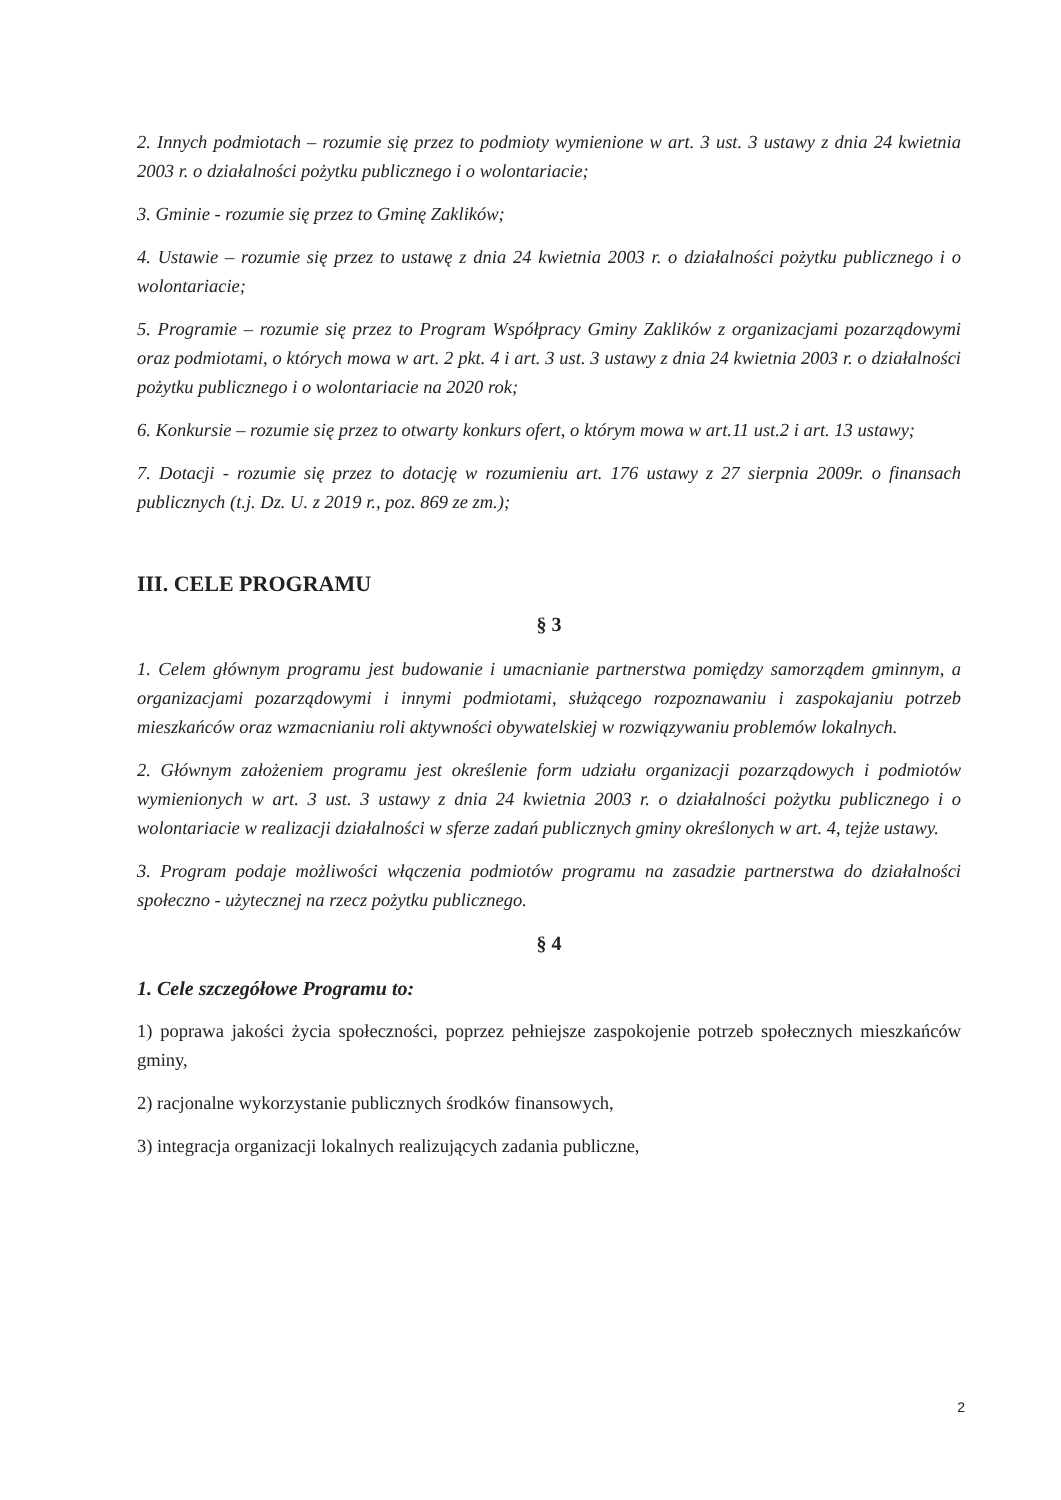2. Innych podmiotach – rozumie się przez to podmioty wymienione w art. 3 ust. 3 ustawy z dnia 24 kwietnia 2003 r. o działalności pożytku publicznego i o wolontariacie;
3. Gminie - rozumie się przez to Gminę Zaklików;
4. Ustawie – rozumie się przez to ustawę z dnia 24 kwietnia 2003 r. o działalności pożytku publicznego i o wolontariacie;
5. Programie – rozumie się przez to Program Współpracy Gminy Zaklików z organizacjami pozarządowymi oraz podmiotami, o których mowa w art. 2 pkt. 4 i art. 3 ust. 3 ustawy z dnia 24 kwietnia 2003 r. o działalności pożytku publicznego i o wolontariacie na 2020 rok;
6. Konkursie – rozumie się przez to otwarty konkurs ofert, o którym mowa w art.11 ust.2 i art. 13 ustawy;
7. Dotacji - rozumie się przez to dotację w rozumieniu art. 176 ustawy z 27 sierpnia 2009r. o finansach publicznych (t.j. Dz. U. z 2019 r., poz. 869 ze zm.);
III. CELE PROGRAMU
§ 3
1. Celem głównym programu jest budowanie i umacnianie partnerstwa pomiędzy samorządem gminnym, a organizacjami pozarządowymi i innymi podmiotami, służącego rozpoznawaniu i zaspokajaniu potrzeb mieszkańców oraz wzmacnianiu roli aktywności obywatelskiej w rozwiązywaniu problemów lokalnych.
2. Głównym założeniem programu jest określenie form udziału organizacji pozarządowych i podmiotów wymienionych w art. 3 ust. 3 ustawy z dnia 24 kwietnia 2003 r. o działalności pożytku publicznego i o wolontariacie w realizacji działalności w sferze zadań publicznych gminy określonych w art. 4, tejże ustawy.
3. Program podaje możliwości włączenia podmiotów programu na zasadzie partnerstwa do działalności społeczno - użytecznej na rzecz pożytku publicznego.
§ 4
1. Cele szczegółowe Programu to:
1) poprawa jakości życia społeczności, poprzez pełniejsze zaspokojenie potrzeb społecznych mieszkańców gminy,
2) racjonalne wykorzystanie publicznych środków finansowych,
3) integracja organizacji lokalnych realizujących zadania publiczne,
2